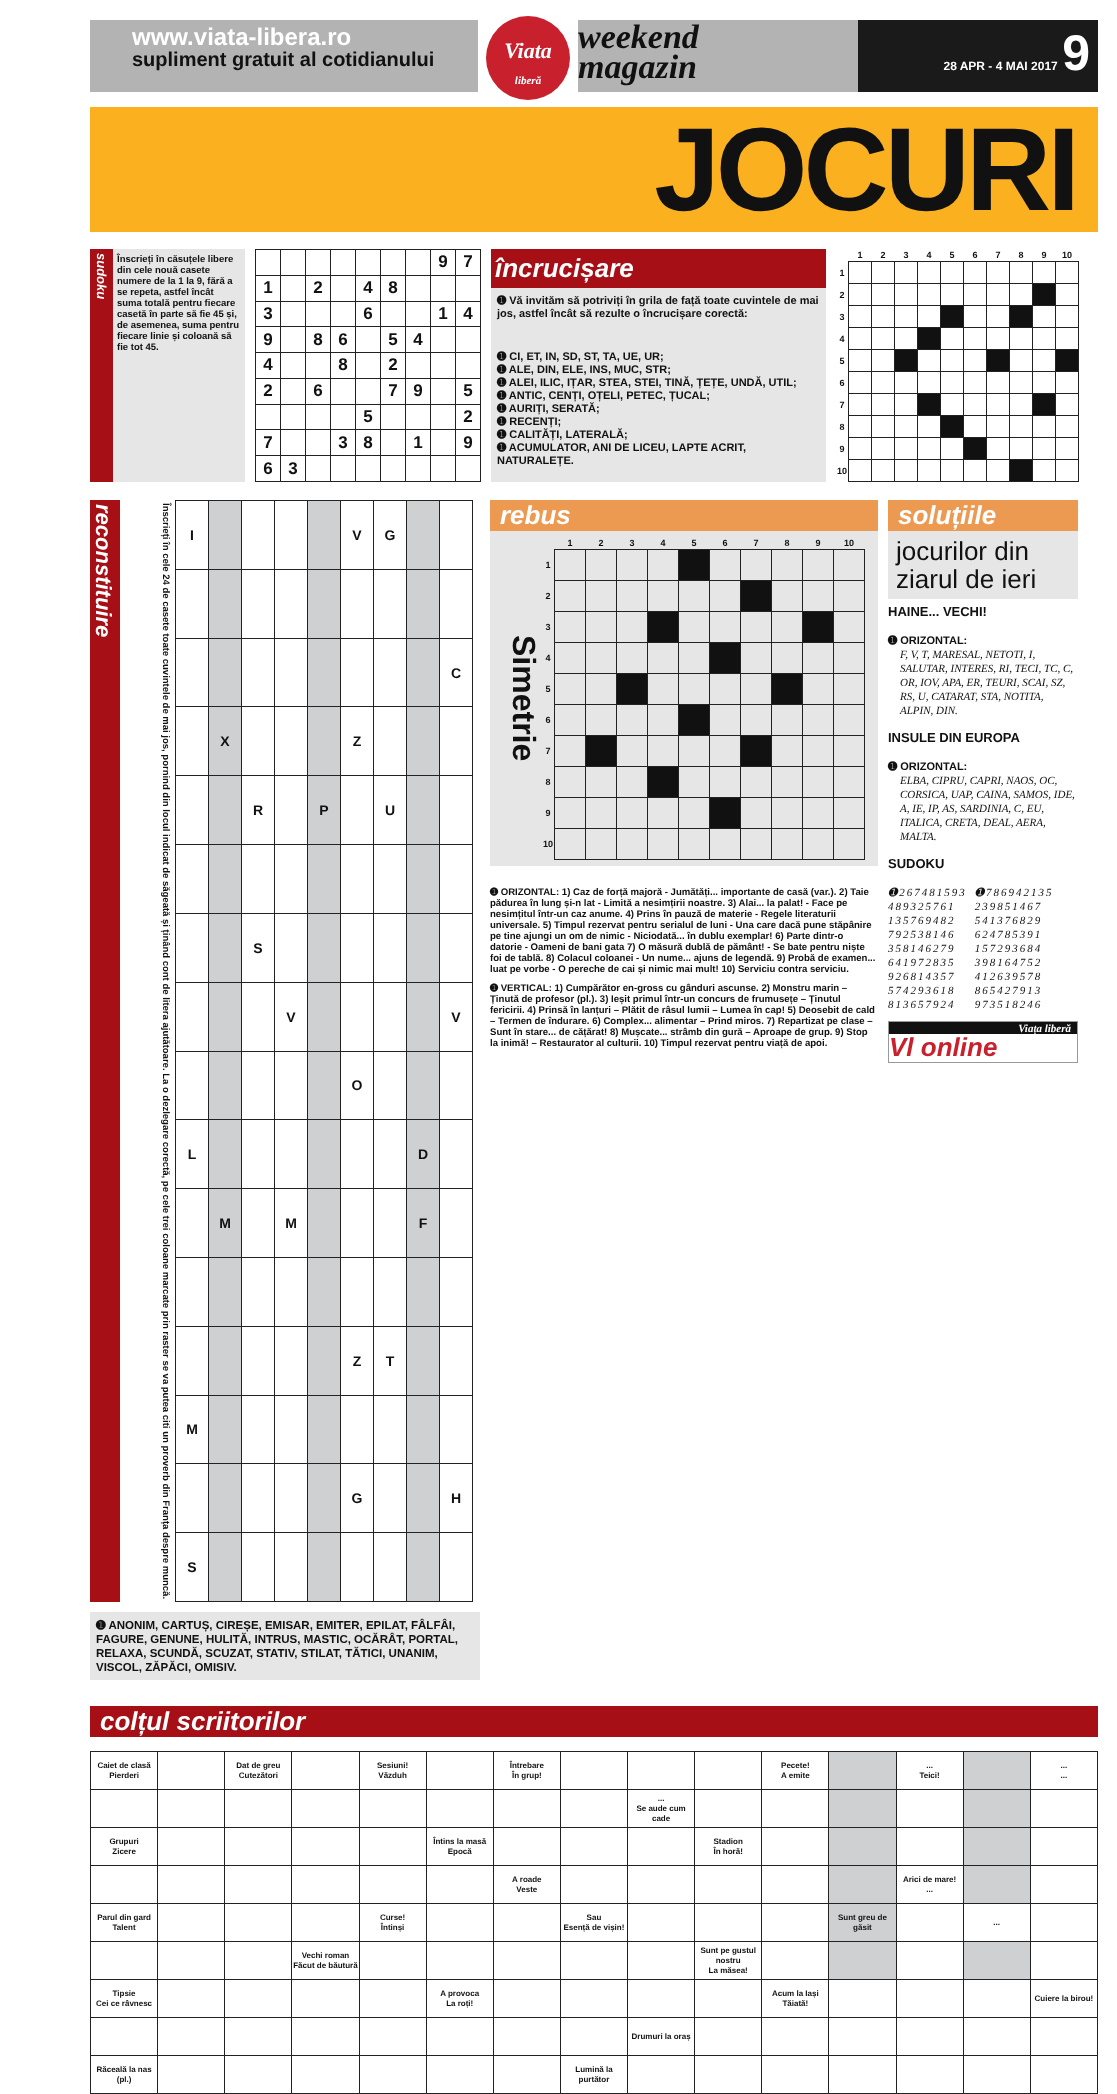www.viata-libera.ro
supliment gratuit al cotidianului
Viata
liberă
weekend
magazin
28 APR - 4 MAI 2017 9
JOCURI
sudoku
Înscrieți în căsuțele libere din cele nouă casete numere de la 1 la 9, fără a se repeta, astfel încât suma totală pentru fiecare casetă în parte să fie 45 și, de asemenea, suma pentru fiecare linie și coloană să fie tot 45.
| | | | | | | | 9 | 7 |
| 1 | | 2 | | 4 | 8 | | | |
| 3 | | | | 6 | | | 1 | 4 |
| 9 | | 8 | 6 | | 5 | 4 | | |
| 4 | | | 8 | | 2 | | | |
| 2 | | 6 | | | 7 | 9 | | 5 |
| | | | | 5 | | | | 2 |
| 7 | | | 3 | 8 | | 1 | | 9 |
| 6 | 3 | | | | | | | |
încrucișare
➊ Vă invităm să potriviți în grila de față toate cuvintele de mai jos, astfel încât să rezulte o încrucișare corectă:
➊ CI, ET, IN, SD, ST, TA, UE, UR;
➊ ALE, DIN, ELE, INS, MUC, STR;
➊ ALEI, ILIC, IȚAR, STEA, STEI, TINĂ, ȚEȚE, UNDĂ, UTIL;
➊ ANTIC, CENȚI, OȚELI, PETEC, ȚUCAL;
➊ AURIȚI, SERATĂ;
➊ RECENȚI;
➊ CALITĂȚI, LATERALĂ;
➊ ACUMULATOR, ANI DE LICEU, LAPTE ACRIT, NATURALEȚE.
| | 1 | 2 | 3 | 4 | 5 | 6 | 7 | 8 | 9 | 10 |
| --- | --- | --- | --- | --- | --- | --- | --- | --- | --- | --- |
| 1 | | | | | | | | | | |
| 2 | | | | | | | | | | |
| 3 | | | | | | | | | | |
| 4 | | | | | | | | | | |
| 5 | | | | | | | | | | |
| 6 | | | | | | | | | | |
| 7 | | | | | | | | | | |
| 8 | | | | | | | | | | |
| 9 | | | | | | | | | | |
| 10 | | | | | | | | | | |
reconstituire
Înscrieți în cele 24 de casete toate cuvintele de mai jos, pornind din locul indicat de săgeată și ținând cont de litera ajutătoare. La o dezlegare corectă, pe cele trei coloane marcate prin raster se va putea citi un proverb din Franța despre muncă.
| I | | | | | V | G | | |
| | | | | | | | | C |
| | X | | | | Z | | | |
| | | R | | P | | U | | |
| | | S | | | | | | |
| | | | V | | | | | V |
| | | | | | O | | | |
| L | | | | | | | D | |
| | M | | M | | | | F | |
| | | | | | Z | T | | |
| M | | | | | | | | |
| | | | | | G | | | H |
| S | | | | | | | | |
➊ ANONIM, CARTUȘ, CIREȘE, EMISAR, EMITER, EPILAT, FÂLFÂI, FAGURE, GENUNE, HULITĂ, INTRUS, MASTIC, OCĂRÂT, PORTAL, RELAXA, SCUNDĂ, SCUZAT, STATIV, STILAT, TĂTICI, UNANIM, VISCOL, ZĂPĂCI, OMISIV.
rebus
Simetrie
| | 1 | 2 | 3 | 4 | 5 | 6 | 7 | 8 | 9 | 10 |
| --- | --- | --- | --- | --- | --- | --- | --- | --- | --- | --- |
| 1 | | | | | | | | | | |
| 2 | | | | | | | | | | |
| 3 | | | | | | | | | | |
| 4 | | | | | | | | | | |
| 5 | | | | | | | | | | |
| 6 | | | | | | | | | | |
| 7 | | | | | | | | | | |
| 8 | | | | | | | | | | |
| 9 | | | | | | | | | | |
| 10 | | | | | | | | | | |
➊ ORIZONTAL: 1) Caz de forță majoră - Jumătăți... importante de casă (var.). 2) Taie pădurea în lung și-n lat - Limită a nesimțirii noastre. 3) Alai... la palat! - Face pe nesimțitul într-un caz anume. 4) Prins în pauză de materie - Regele literaturii universale. 5) Timpul rezervat pentru serialul de luni - Una care dacă pune stăpânire pe tine ajungi un om de nimic - Niciodată... în dublu exemplar! 6) Parte dintr-o datorie - Oameni de bani gata 7) O măsură dublă de pământ! - Se bate pentru niște foi de tablă. 8) Colacul coloanei - Un nume... ajuns de legendă. 9) Probă de examen... luat pe vorbe - O pereche de cai și nimic mai mult! 10) Serviciu contra serviciu.
➊ VERTICAL: 1) Cumpărător en-gross cu gânduri ascunse. 2) Monstru marin – Ținută de profesor (pl.). 3) Ieșit primul într-un concurs de frumusețe – Ținutul fericirii. 4) Prinsă în lanțuri – Plătit de râsul lumii – Lumea în cap! 5) Deosebit de cald – Termen de îndurare. 6) Complex... alimentar – Prind miros. 7) Repartizat pe clase – Sunt în stare... de cățărat! 8) Mușcate... strâmb din gură – Aproape de grup. 9) Stop la inimă! – Restaurator al culturii. 10) Timpul rezervat pentru viață de apoi.
soluțiile
jocurilor din ziarul de ieri
HAINE... VECHI!
➊ ORIZONTAL:
F, V, T, MARESAL, NETOTI, I, SALUTAR, INTERES, RI, TECI, TC, C, OR, IOV, APA, ER, TEURI, SCAI, SZ, RS, U, CATARAT, STA, NOTITA, ALPIN, DIN.
INSULE DIN EUROPA
➊ ORIZONTAL:
ELBA, CIPRU, CAPRI, NAOS, OC, CORSICA, UAP, CAINA, SAMOS, IDE, A, IE, IP, AS, SARDINIA, C, EU, ITALICA, CRETA, DEAL, AERA, MALTA.
SUDOKU
➊267481593
489325761
135769482
792538146
358146279
641972835
926814357
574293618
813657924
➊786942135
239851467
541376829
624785391
157293684
398164752
412639578
865427913
973518246
Viața liberă
Vl online
colțul scriitorilor
| Caiet de clasă Pierderi | | Dat de greu Cutezători | | Sesiuni! Văzduh | | Întrebare În grup! | | | | Pecete! A emite | | ... Teici! | | ... ... |
| | | | | | | | | ... Se aude cum cade | | | | | | |
| Grupuri Zicere | | | | | Întins la masă Epocă | | | | Stadion În horă! | | | | | |
| | | | | | | A roade Veste | | | | | | Arici de mare! ... | | |
| Parul din gard Talent | | | | Curse! Întinși | | | Sau Esență de vișin! | | | | Sunt greu de găsit | | ... | |
| | | | Vechi roman Făcut de băutură | | | | | | Sunt pe gustul nostru La măsea! | | | | | |
| Tipsie Cei ce râvnesc | | | | | A provoca La roți! | | | | | Acum la Iași Tăiată! | | | | Cuiere la birou! |
| | | | | | | | | Drumuri la oraș | | | | | | |
| Răceală la nas (pl.) | | | | | | | Lumină la purtător | | | | | | | |